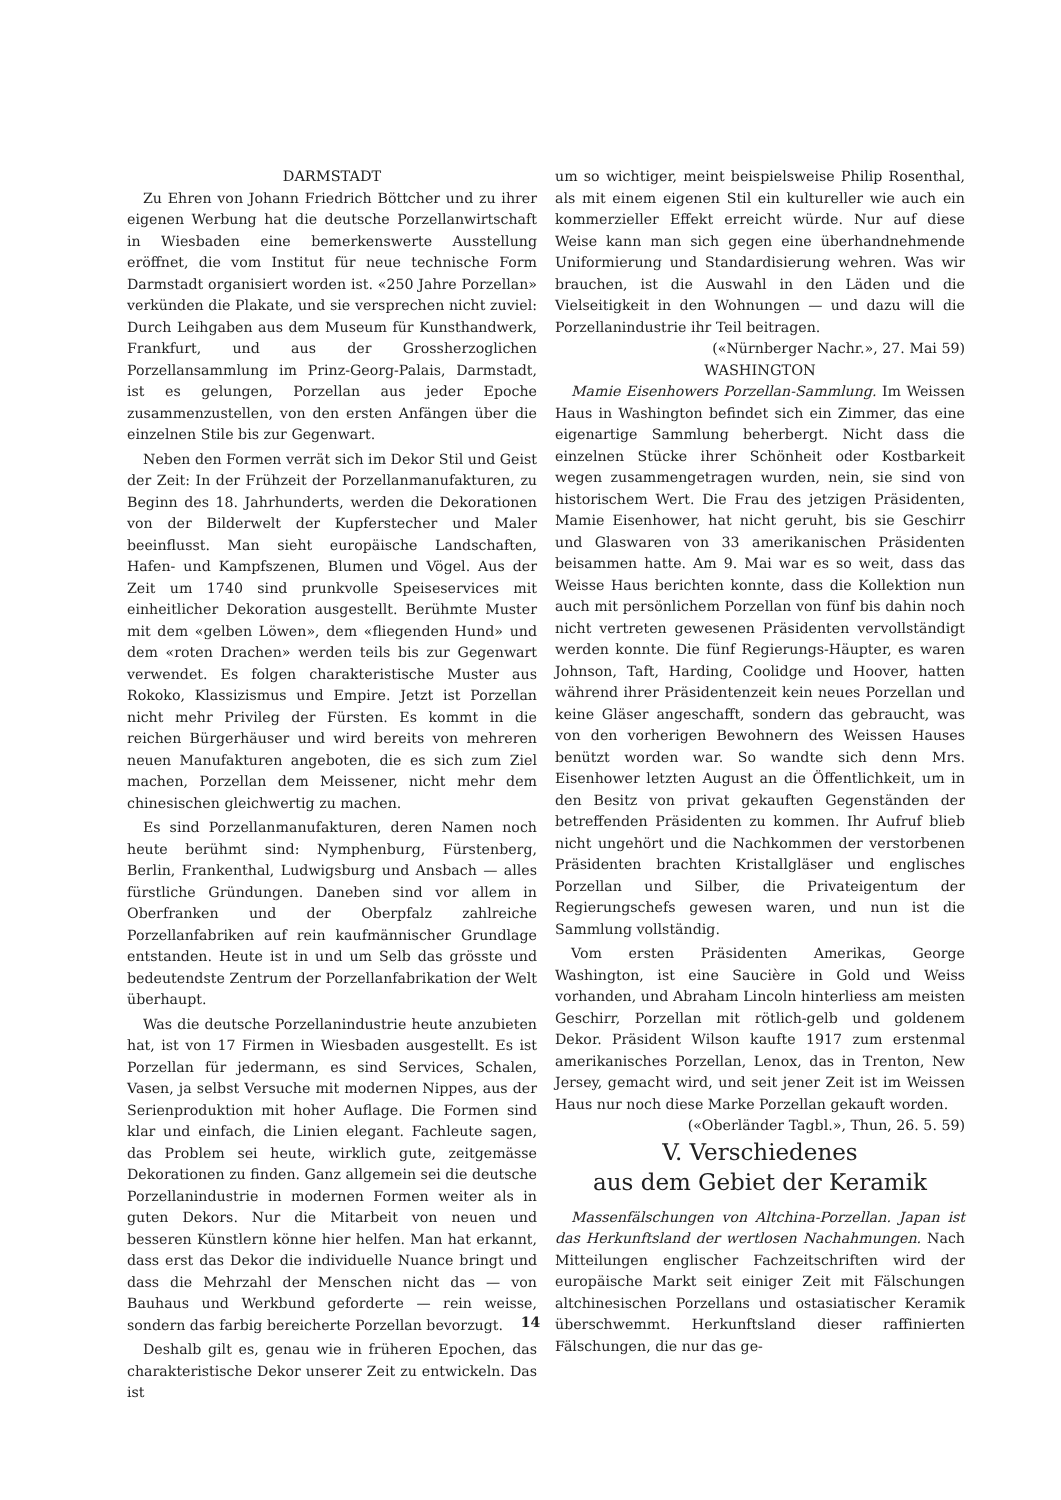DARMSTADT
Zu Ehren von Johann Friedrich Böttcher und zu ihrer eigenen Werbung hat die deutsche Porzellanwirtschaft in Wiesbaden eine bemerkenswerte Ausstellung eröffnet, die vom Institut für neue technische Form Darmstadt organisiert worden ist. «250 Jahre Porzellan» verkünden die Plakate, und sie versprechen nicht zuviel: Durch Leihgaben aus dem Museum für Kunsthandwerk, Frankfurt, und aus der Grossherzoglichen Porzellansammlung im Prinz-Georg-Palais, Darmstadt, ist es gelungen, Porzellan aus jeder Epoche zusammenzustellen, von den ersten Anfängen über die einzelnen Stile bis zur Gegenwart.
Neben den Formen verrät sich im Dekor Stil und Geist der Zeit: In der Frühzeit der Porzellanmanufakturen, zu Beginn des 18. Jahrhunderts, werden die Dekorationen von der Bilderwelt der Kupferstecher und Maler beeinflusst. Man sieht europäische Landschaften, Hafen- und Kampfszenen, Blumen und Vögel. Aus der Zeit um 1740 sind prunkvolle Speiseservices mit einheitlicher Dekoration ausgestellt. Berühmte Muster mit dem «gelben Löwen», dem «fliegenden Hund» und dem «roten Drachen» werden teils bis zur Gegenwart verwendet. Es folgen charakteristische Muster aus Rokoko, Klassizismus und Empire. Jetzt ist Porzellan nicht mehr Privileg der Fürsten. Es kommt in die reichen Bürgerhäuser und wird bereits von mehreren neuen Manufakturen angeboten, die es sich zum Ziel machen, Porzellan dem Meissener, nicht mehr dem chinesischen gleichwertig zu machen.
Es sind Porzellanmanufakturen, deren Namen noch heute berühmt sind: Nymphenburg, Fürstenberg, Berlin, Frankenthal, Ludwigsburg und Ansbach — alles fürstliche Gründungen. Daneben sind vor allem in Oberfranken und der Oberpfalz zahlreiche Porzellanfabriken auf rein kaufmännischer Grundlage entstanden. Heute ist in und um Selb das grösste und bedeutendste Zentrum der Porzellanfabrikation der Welt überhaupt.
Was die deutsche Porzellanindustrie heute anzubieten hat, ist von 17 Firmen in Wiesbaden ausgestellt. Es ist Porzellan für jedermann, es sind Services, Schalen, Vasen, ja selbst Versuche mit modernen Nippes, aus der Serienproduktion mit hoher Auflage. Die Formen sind klar und einfach, die Linien elegant. Fachleute sagen, das Problem sei heute, wirklich gute, zeitgemässe Dekorationen zu finden. Ganz allgemein sei die deutsche Porzellanindustrie in modernen Formen weiter als in guten Dekors. Nur die Mitarbeit von neuen und besseren Künstlern könne hier helfen. Man hat erkannt, dass erst das Dekor die individuelle Nuance bringt und dass die Mehrzahl der Menschen nicht das — von Bauhaus und Werkbund geforderte — rein weisse, sondern das farbig bereicherte Porzellan bevorzugt.
Deshalb gilt es, genau wie in früheren Epochen, das charakteristische Dekor unserer Zeit zu entwickeln. Das ist
um so wichtiger, meint beispielsweise Philip Rosenthal, als mit einem eigenen Stil ein kultureller wie auch ein kommerzieller Effekt erreicht würde. Nur auf diese Weise kann man sich gegen eine überhandnehmende Uniformierung und Standardisierung wehren. Was wir brauchen, ist die Auswahl in den Läden und die Vielseitigkeit in den Wohnungen — und dazu will die Porzellanindustrie ihr Teil beitragen. («Nürnberger Nachr.», 27. Mai 59)
WASHINGTON
Mamie Eisenhowers Porzellan-Sammlung. Im Weissen Haus in Washington befindet sich ein Zimmer, das eine eigenartige Sammlung beherbergt. Nicht dass die einzelnen Stücke ihrer Schönheit oder Kostbarkeit wegen zusammengetragen wurden, nein, sie sind von historischem Wert. Die Frau des jetzigen Präsidenten, Mamie Eisenhower, hat nicht geruht, bis sie Geschirr und Glaswaren von 33 amerikanischen Präsidenten beisammen hatte. Am 9. Mai war es so weit, dass das Weisse Haus berichten konnte, dass die Kollektion nun auch mit persönlichem Porzellan von fünf bis dahin noch nicht vertreten gewesenen Präsidenten vervollständigt werden konnte. Die fünf Regierungs-Häupter, es waren Johnson, Taft, Harding, Coolidge und Hoover, hatten während ihrer Präsidentenzeit kein neues Porzellan und keine Gläser angeschafft, sondern das gebraucht, was von den vorherigen Bewohnern des Weissen Hauses benützt worden war. So wandte sich denn Mrs. Eisenhower letzten August an die Öffentlichkeit, um in den Besitz von privat gekauften Gegenständen der betreffenden Präsidenten zu kommen. Ihr Aufruf blieb nicht ungehört und die Nachkommen der verstorbenen Präsidenten brachten Kristallgläser und englisches Porzellan und Silber, die Privateigentum der Regierungschefs gewesen waren, und nun ist die Sammlung vollständig.
Vom ersten Präsidenten Amerikas, George Washington, ist eine Saucière in Gold und Weiss vorhanden, und Abraham Lincoln hinterliess am meisten Geschirr, Porzellan mit rötlich-gelb und goldenem Dekor. Präsident Wilson kaufte 1917 zum erstenmal amerikanisches Porzellan, Lenox, das in Trenton, New Jersey, gemacht wird, und seit jener Zeit ist im Weissen Haus nur noch diese Marke Porzellan gekauft worden. («Oberländer Tagbl.», Thun, 26. 5. 59)
V. Verschiedenes
aus dem Gebiet der Keramik
Massenfälschungen von Altchina-Porzellan. Japan ist das Herkunftsland der wertlosen Nachahmungen. Nach Mitteilungen englischer Fachzeitschriften wird der europäische Markt seit einiger Zeit mit Fälschungen altchinesischen Porzellans und ostasiatischer Keramik überschwemmt. Herkunftsland dieser raffinierten Fälschungen, die nur das ge-
14